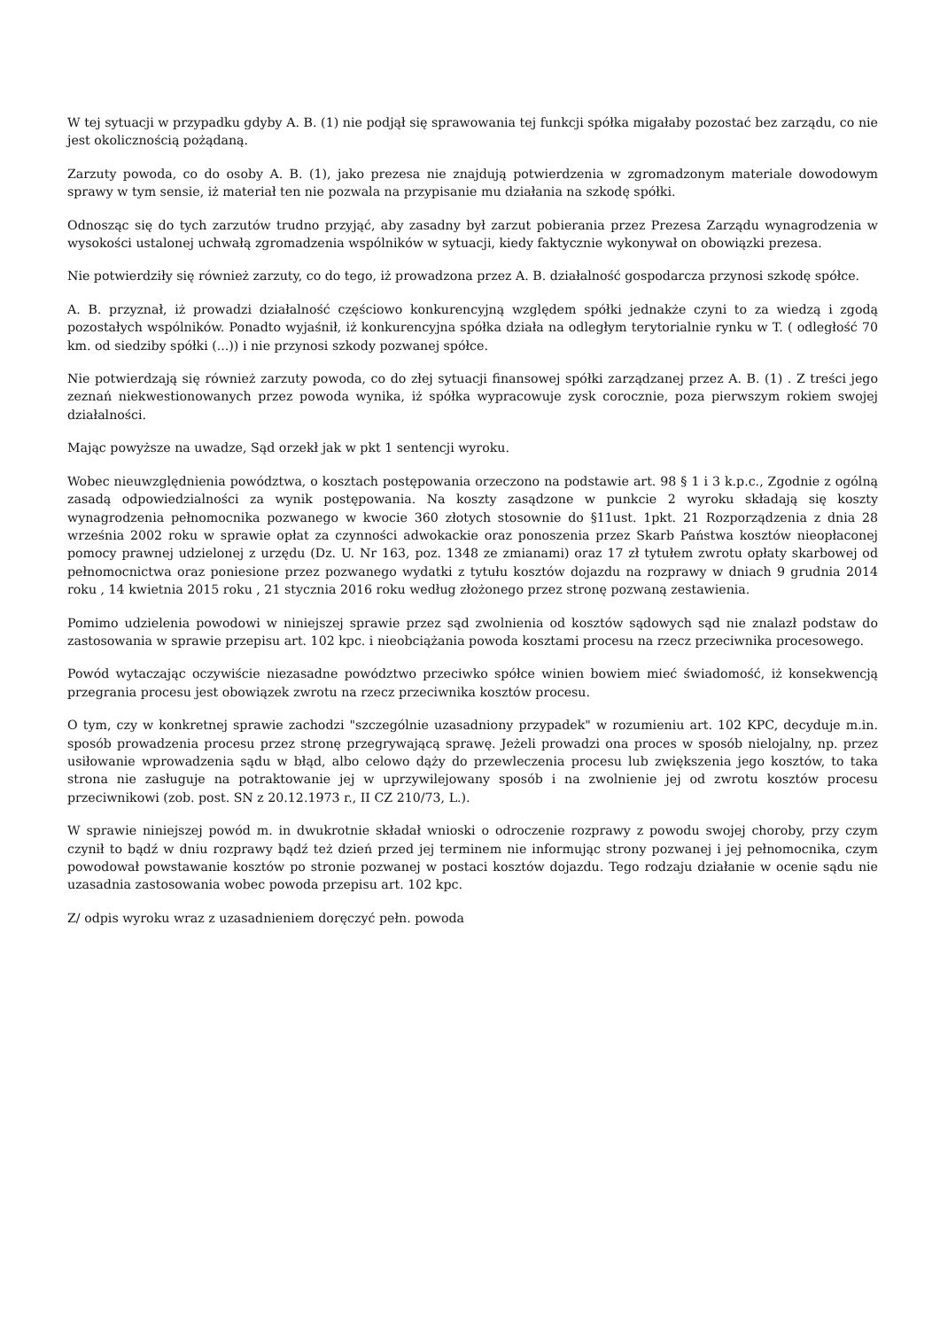W tej sytuacji w przypadku gdyby A. B. (1) nie podjął się sprawowania tej funkcji spółka migałaby pozostać bez zarządu, co nie jest okolicznością pożądaną.
Zarzuty powoda, co do osoby A. B. (1), jako prezesa nie znajdują potwierdzenia w zgromadzonym materiale dowodowym sprawy w tym sensie, iż materiał ten nie pozwala na przypisanie mu działania na szkodę spółki.
Odnosząc się do tych zarzutów trudno przyjąć, aby zasadny był zarzut pobierania przez Prezesa Zarządu wynagrodzenia w wysokości ustalonej uchwałą zgromadzenia wspólników w sytuacji, kiedy faktycznie wykonywał on obowiązki prezesa.
Nie potwierdziły się również zarzuty, co do tego, iż prowadzona przez A. B. działalność gospodarcza przynosi szkodę spółce.
A. B. przyznał, iż prowadzi działalność częściowo konkurencyjną względem spółki jednakże czyni to za wiedzą i zgodą pozostałych wspólników. Ponadto wyjaśnił, iż konkurencyjna spółka działa na odległym terytorialnie rynku w T. ( odległość 70 km. od siedziby spółki (...)) i nie przynosi szkody pozwanej spółce.
Nie potwierdzają się również zarzuty powoda, co do złej sytuacji finansowej spółki zarządzanej przez A. B. (1) . Z treści jego zeznań niekwestionowanych przez powoda wynika, iż spółka wypracowuje zysk corocznie, poza pierwszym rokiem swojej działalności.
Mając powyższe na uwadze, Sąd orzekł jak w pkt 1 sentencji wyroku.
Wobec nieuwzględnienia powództwa, o kosztach postępowania orzeczono na podstawie art. 98 § 1 i 3 k.p.c., Zgodnie z ogólną zasadą odpowiedzialności za wynik postępowania. Na koszty zasądzone w punkcie 2 wyroku składają się koszty wynagrodzenia pełnomocnika pozwanego w kwocie 360 złotych stosownie do §11ust. 1pkt. 21 Rozporządzenia z dnia 28 września 2002 roku w sprawie opłat za czynności adwokackie oraz ponoszenia przez Skarb Państwa kosztów nieopłaconej pomocy prawnej udzielonej z urzędu (Dz. U. Nr 163, poz. 1348 ze zmianami) oraz 17 zł tytułem zwrotu opłaty skarbowej od pełnomocnictwa oraz poniesione przez pozwanego wydatki z tytułu kosztów dojazdu na rozprawy w dniach 9 grudnia 2014 roku , 14 kwietnia 2015 roku , 21 stycznia 2016 roku według złożonego przez stronę pozwaną zestawienia.
Pomimo udzielenia powodowi w niniejszej sprawie przez sąd zwolnienia od kosztów sądowych sąd nie znalazł podstaw do zastosowania w sprawie przepisu art. 102 kpc. i nieobciążania powoda kosztami procesu na rzecz przeciwnika procesowego.
Powód wytaczając oczywiście niezasadne powództwo przeciwko spółce winien bowiem mieć świadomość, iż konsekwencją przegrania procesu jest obowiązek zwrotu na rzecz przeciwnika kosztów procesu.
O tym, czy w konkretnej sprawie zachodzi "szczególnie uzasadniony przypadek" w rozumieniu art. 102 KPC, decyduje m.in. sposób prowadzenia procesu przez stronę przegrywającą sprawę. Jeżeli prowadzi ona proces w sposób nielojalny, np. przez usiłowanie wprowadzenia sądu w błąd, albo celowo dąży do przewleczenia procesu lub zwiększenia jego kosztów, to taka strona nie zasługuje na potraktowanie jej w uprzywilejowany sposób i na zwolnienie jej od zwrotu kosztów procesu przeciwnikowi (zob. post. SN z 20.12.1973 r., II CZ 210/73, L.).
W sprawie niniejszej powód m. in dwukrotnie składał wnioski o odroczenie rozprawy z powodu swojej choroby, przy czym czynił to bądź w dniu rozprawy bądź też dzień przed jej terminem nie informując strony pozwanej i jej pełnomocnika, czym powodował powstawanie kosztów po stronie pozwanej w postaci kosztów dojazdu. Tego rodzaju działanie w ocenie sądu nie uzasadnia zastosowania wobec powoda przepisu art. 102 kpc.
Z/ odpis wyroku wraz z uzasadnieniem doręczyć pełn. powoda